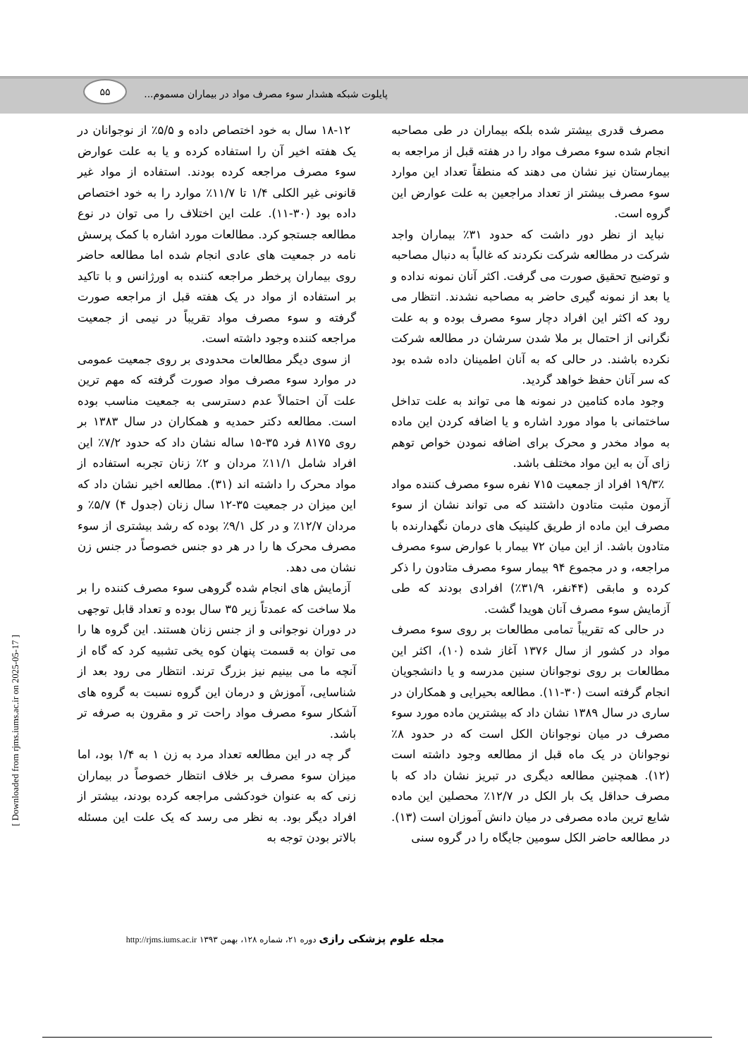۵۵
پایلوت شبکه هشدار سوء مصرف مواد در بیماران مسموم...
مصرف قدری بیشتر شده بلکه بیماران در طی مصاحبه انجام شده سوء مصرف مواد را در هفته قبل از مراجعه به بیمارستان نیز نشان می دهند که منطقاً تعداد این موارد سوء مصرف بیشتر از تعداد مراجعین به علت عوارض این گروه است.
نباید از نظر دور داشت که حدود ۳۱٪ بیماران واجد شرکت در مطالعه شرکت نکردند که غالباً به دنبال مصاحبه و توضیح تحقیق صورت می گرفت. اکثر آنان نمونه نداده و یا بعد از نمونه گیری حاضر به مصاحبه نشدند. انتظار می رود که اکثر این افراد دچار سوء مصرف بوده و به علت نگرانی از احتمال بر ملا شدن سرشان در مطالعه شرکت نکرده باشند. در حالی که به آنان اطمینان داده شده بود که سر آنان حفظ خواهد گردید.
وجود ماده کتامین در نمونه ها می تواند به علت تداخل ساختمانی با مواد مورد اشاره و یا اضافه کردن این ماده به مواد مخدر و محرک برای اضافه نمودن خواص توهم زای آن به این مواد مختلف باشد.
۱۹/۳٪ افراد از جمعیت ۷۱۵ نفره سوء مصرف کننده مواد آزمون مثبت متادون داشتند که می تواند نشان از سوء مصرف این ماده از طریق کلینیک های درمان نگهدارنده با متادون باشد. از این میان ۷۲ بیمار با عوارض سوء مصرف مراجعه، و در مجموع ۹۴ بیمار سوء مصرف متادون را ذکر کرده و مابقی (۴۴نفر، ۳۱/۹٪) افرادی بودند که طی آزمایش سوء مصرف آنان هویدا گشت.
در حالی که تقریباً تمامی مطالعات بر روی سوء مصرف مواد در کشور از سال ۱۳۷۶ آغاز شده (۱۰)، اکثر این مطالعات بر روی نوجوانان سنین مدرسه و یا دانشجویان انجام گرفته است (۳۰-۱۱). مطالعه بحیرایی و همکاران در ساری در سال ۱۳۸۹ نشان داد که بیشترین ماده مورد سوء مصرف در میان نوجوانان الکل است که در حدود ۸٪ نوجوانان در یک ماه قبل از مطالعه وجود داشته است (۱۲). همچنین مطالعه دیگری در تبریز نشان داد که با مصرف حداقل یک بار الکل در ۱۲/۷٪ محصلین این ماده شایع ترین ماده مصرفی در میان دانش آموزان است (۱۳). در مطالعه حاضر الکل سومین جایگاه را در گروه سنی
۱۸-۱۲ سال به خود اختصاص داده و ۵/۵٪ از نوجوانان در یک هفته اخیر آن را استفاده کرده و یا به علت عوارض سوء مصرف مراجعه کرده بودند. استفاده از مواد غیر قانونی غیر الکلی ۱/۴ تا ۱۱/۷٪ موارد را به خود اختصاص داده بود (۳۰-۱۱). علت این اختلاف را می توان در نوع مطالعه جستجو کرد. مطالعات مورد اشاره با کمک پرسش نامه در جمعیت های عادی انجام شده اما مطالعه حاضر روی بیماران پرخطر مراجعه کننده به اورژانس و با تاکید بر استفاده از مواد در یک هفته قبل از مراجعه صورت گرفته و سوء مصرف مواد تقریباً در نیمی از جمعیت مراجعه کننده وجود داشته است.
از سوی دیگر مطالعات محدودی بر روی جمعیت عمومی در موارد سوء مصرف مواد صورت گرفته که مهم ترین علت آن احتمالاً عدم دسترسی به جمعیت مناسب بوده است. مطالعه دکتر حمدیه و همکاران در سال ۱۳۸۳ بر روی ۸۱۷۵ فرد ۳۵-۱۵ ساله نشان داد که حدود ۷/۲٪ این افراد شامل ۱۱/۱٪ مردان و ۲٪ زنان تجربه استفاده از مواد محرک را داشته اند (۳۱). مطالعه اخیر نشان داد که این میزان در جمعیت ۳۵-۱۲ سال زنان (جدول ۴) ۵/۷٪ و مردان ۱۲/۷٪ و در کل ۹/۱٪ بوده که رشد بیشتری از سوء مصرف محرک ها را در هر دو جنس خصوصاً در جنس زن نشان می دهد.
آزمایش های انجام شده گروهی سوء مصرف کننده را بر ملا ساخت که عمدتاً زیر ۳۵ سال بوده و تعداد قابل توجهی در دوران نوجوانی و از جنس زنان هستند. این گروه ها را می توان به قسمت پنهان کوه یخی تشبیه کرد که گاه از آنچه ما می بینیم نیز بزرگ ترند. انتظار می رود بعد از شناسایی، آموزش و درمان این گروه نسبت به گروه های آشکار سوء مصرف مواد راحت تر و مقرون به صرفه تر باشد.
گر چه در این مطالعه تعداد مرد به زن ۱ به ۱/۴ بود، اما میزان سوء مصرف بر خلاف انتظار خصوصاً در بیماران زنی که به عنوان خودکشی مراجعه کرده بودند، بیشتر از افراد دیگر بود. به نظر می رسد که یک علت این مسئله بالاتر بودن توجه به
مجله علوم پزشکی رازی دوره ۲۱، شماره ۱۲۸، بهمن ۱۳۹۳ http://rjms.iums.ac.ir
[ Downloaded from rjms.iums.ac.ir on 2025-05-17 ]